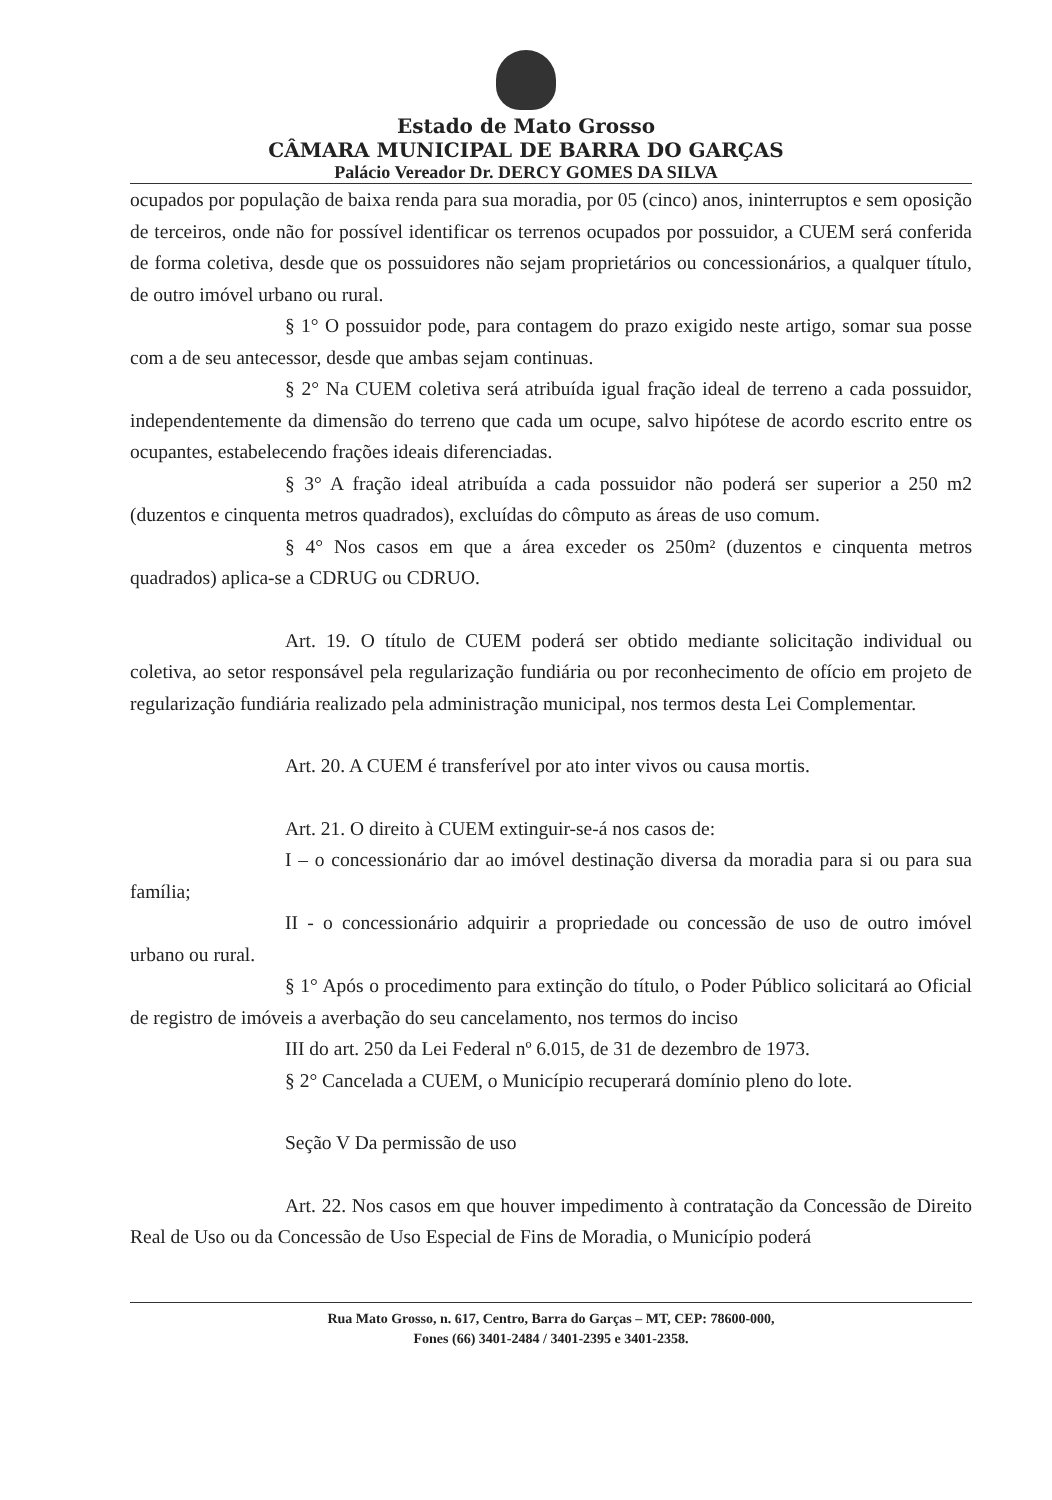Estado de Mato Grosso
CÂMARA MUNICIPAL DE BARRA DO GARÇAS
Palácio Vereador Dr. DERCY GOMES DA SILVA
ocupados por população de baixa renda para sua moradia, por 05 (cinco) anos, ininterruptos e sem oposição de terceiros, onde não for possível identificar os terrenos ocupados por possuidor, a CUEM será conferida de forma coletiva, desde que os possuidores não sejam proprietários ou concessionários, a qualquer título, de outro imóvel urbano ou rural.
§ 1° O possuidor pode, para contagem do prazo exigido neste artigo, somar sua posse com a de seu antecessor, desde que ambas sejam continuas.
§ 2° Na CUEM coletiva será atribuída igual fração ideal de terreno a cada possuidor, independentemente da dimensão do terreno que cada um ocupe, salvo hipótese de acordo escrito entre os ocupantes, estabelecendo frações ideais diferenciadas.
§ 3° A fração ideal atribuída a cada possuidor não poderá ser superior a 250 m2 (duzentos e cinquenta metros quadrados), excluídas do cômputo as áreas de uso comum.
§ 4° Nos casos em que a área exceder os 250m² (duzentos e cinquenta metros quadrados) aplica-se a CDRUG ou CDRUO.
Art. 19. O título de CUEM poderá ser obtido mediante solicitação individual ou coletiva, ao setor responsável pela regularização fundiária ou por reconhecimento de ofício em projeto de regularização fundiária realizado pela administração municipal, nos termos desta Lei Complementar.
Art. 20. A CUEM é transferível por ato inter vivos ou causa mortis.
Art. 21. O direito à CUEM extinguir-se-á nos casos de:
I – o concessionário dar ao imóvel destinação diversa da moradia para si ou para sua família;
II - o concessionário adquirir a propriedade ou concessão de uso de outro imóvel urbano ou rural.
§ 1° Após o procedimento para extinção do título, o Poder Público solicitará ao Oficial de registro de imóveis a averbação do seu cancelamento, nos termos do inciso
III do art. 250 da Lei Federal nº 6.015, de 31 de dezembro de 1973.
§ 2° Cancelada a CUEM, o Município recuperará domínio pleno do lote.
Seção V Da permissão de uso
Art. 22. Nos casos em que houver impedimento à contratação da Concessão de Direito Real de Uso ou da Concessão de Uso Especial de Fins de Moradia, o Município poderá
Rua Mato Grosso, n. 617, Centro, Barra do Garças – MT, CEP: 78600-000,
Fones (66) 3401-2484 / 3401-2395 e 3401-2358.